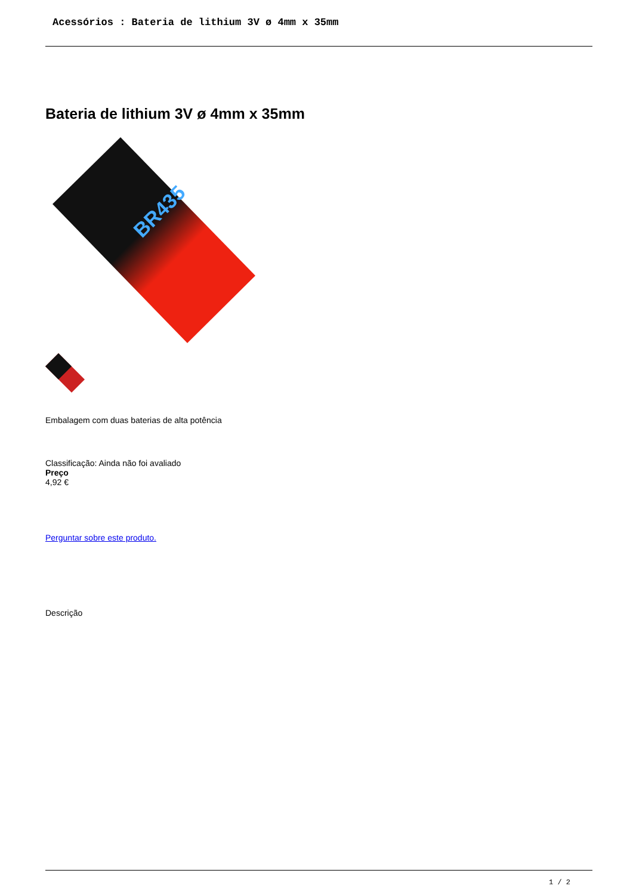Acessórios : Bateria de lithium 3V ø 4mm x 35mm
Bateria de lithium 3V ø 4mm x 35mm
BR435
Embalagem com duas baterias de alta potência
Classificação: Ainda não foi avaliado
Preço
4,92 €
Perguntar sobre este produto.
Descrição
1 / 2